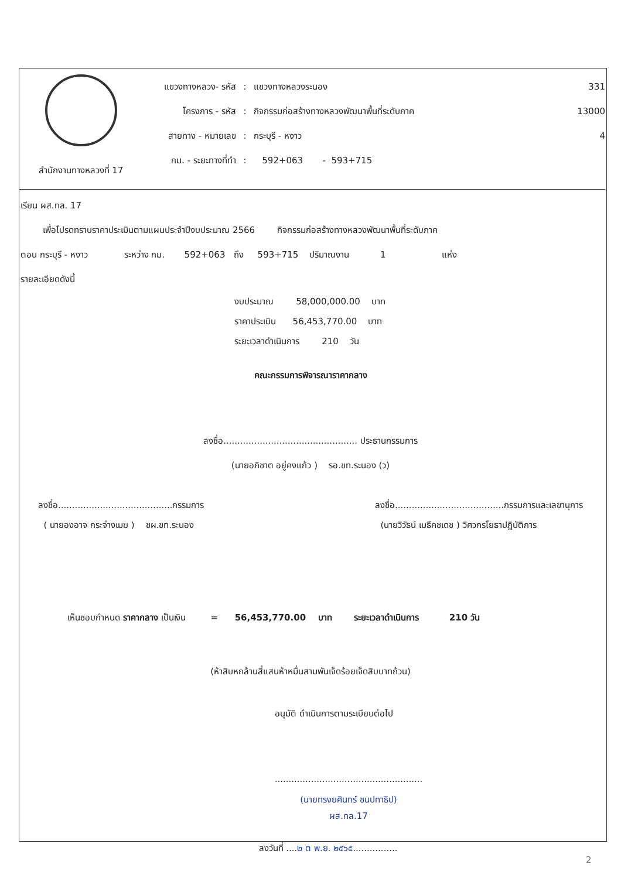สำนักงานทางหลวงที่ 17
แขวงทางหลวง- รหัส: แขวงทางหลวงระนอง 331
โครงการ - รหัส: กิจกรรมก่อสร้างทางหลวงพัฒนาพื้นที่ระดับภาค 13000
สายทาง - หมายเลข: กระบุรี - หงาว 4
กม. - ระยะทางที่ทำ: 592+063 - 593+715
เรียน ผส.ทล. 17
เพื่อโปรดทราบราคาประเมินตามแผนประจำปีงบประมาณ 2566 กิจกรรมก่อสร้างทางหลวงพัฒนาพื้นที่ระดับภาค
ตอน กระบุรี - หงาว ระหว่าง กม. 592+063 ถึง 593+715 ปริมาณงาน 1 แห่ง
รายละเอียดดังนี้
งบประมาณ 58,000,000.00 บาท
ราคาประเมิน 56,453,770.00 บาท
ระยะเวลาดำเนินการ 210 วัน
คณะกรรมการพิจารณาราคากลาง
ลงชื่อ................................................ ประธานกรรมการ
(นายอภิชาต อยู่คงแก้ว ) รอ.ขท.ระนอง (ว)
ลงชื่อ.........................................กรรมการ
( นายองอาจ กระจ่างเมฆ ) ชผ.ขท.ระนอง
ลงชื่อ.......................................กรรมการและเลขานุการ
(นายวิวัธน์ เมธีคชเดช ) วิศวกรโยธาปฏิบัติการ
เห็นชอบกำหนด ราคากลาง เป็นเงิน = 56,453,770.00 บาท ระยะเวลาดำเนินการ 210 วัน
(ห้าสิบหกล้านสี่แสนห้าหมื่นสามพันเจ็ดร้อยเจ็ดสิบบาทถ้วน)
อนุมัติ ดำเนินการตามระเบียบต่อไป
.....................................................
(นายทรงยศินทร์ ชนปทาธิป)
ผส.ทล.17
ลงวันที่ ....๒ ต พ.ย. ๒๕๖๕................
2